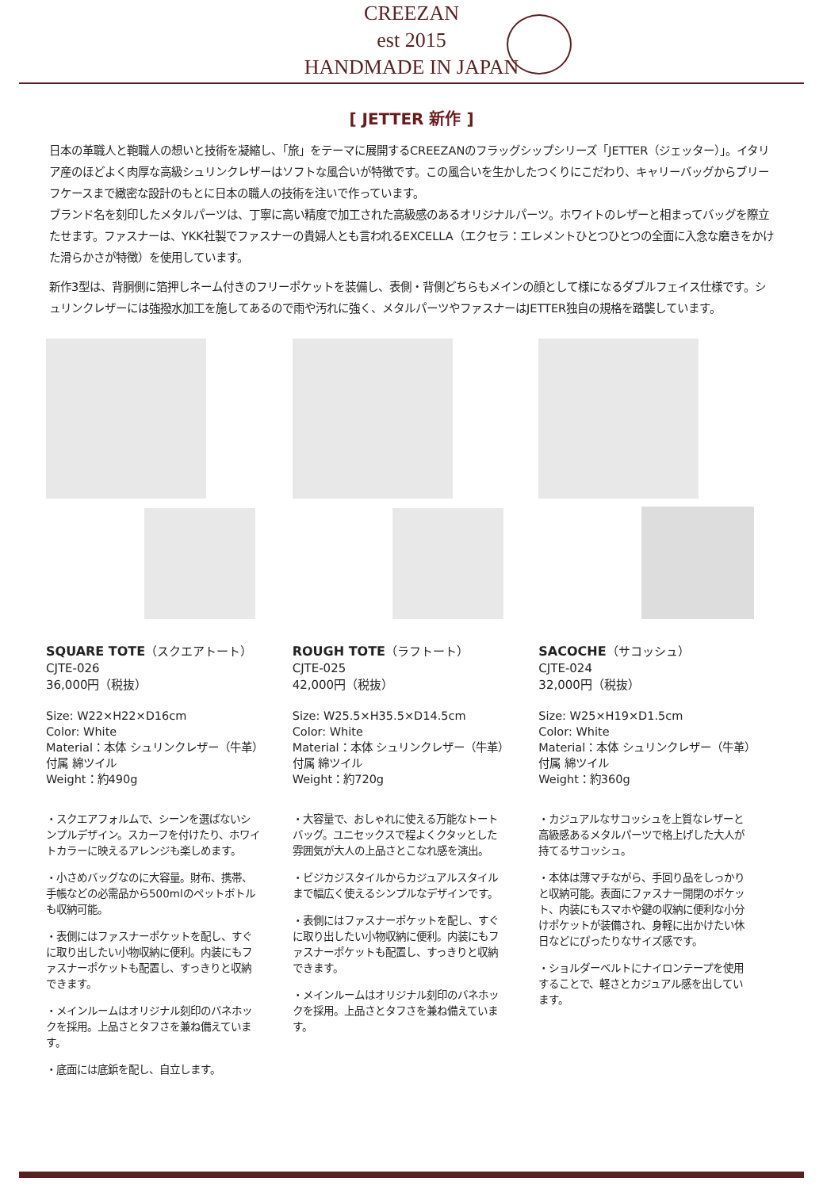CREEZAN
est 2015
HANDMADE IN JAPAN
[ JETTER 新作 ]
日本の革職人と鞄職人の想いと技術を凝縮し、「旅」をテーマに展開するCREEZANのフラッグシップシリーズ「JETTER（ジェッター）」。イタリア産のほどよく肉厚な高級シュリンクレザーはソフトな風合いが特徴です。この風合いを生かしたつくりにこだわり、キャリーバッグからブリーフケースまで緻密な設計のもとに日本の職人の技術を注いで作っています。
ブランド名を刻印したメタルパーツは、丁寧に高い精度で加工された高級感のあるオリジナルパーツ。ホワイトのレザーと相まってバッグを際立たせます。ファスナーは、YKK社製でファスナーの貴婦人とも言われるEXCELLA（エクセラ：エレメントひとつひとつの全面に入念な磨きをかけた滑らかさが特徴）を使用しています。
新作3型は、背胴側に箔押しネーム付きのフリーポケットを装備し、表側・背側どちらもメインの顔として様になるダブルフェイス仕様です。シュリンクレザーには強撥水加工を施してあるので雨や汚れに強く、メタルパーツやファスナーはJETTER独自の規格を踏襲しています。
SQUARE TOTE（スクエアトート）
CJTE-026
36,000円（税抜）
Size: W22×H22×D16cm
Color: White
Material：本体 シュリンクレザー（牛革）
付属 綿ツイル
Weight：約490g
・スクエアフォルムで、シーンを選ばないシンプルデザイン。スカーフを付けたり、ホワイトカラーに映えるアレンジも楽しめます。
・小さめバッグなのに大容量。財布、携帯、手帳などの必需品から500mlのペットボトルも収納可能。
・表側にはファスナーポケットを配し、すぐに取り出したい小物収納に便利。内装にもファスナーポケットも配置し、すっきりと収納できます。
・メインルームはオリジナル刻印のバネホックを採用。上品さとタフさを兼ね備えています。
・底面には底鋲を配し、自立します。
ROUGH TOTE（ラフトート）
CJTE-025
42,000円（税抜）
Size: W25.5×H35.5×D14.5cm
Color: White
Material：本体 シュリンクレザー（牛革）
付属 綿ツイル
Weight：約720g
・大容量で、おしゃれに使える万能なトートバッグ。ユニセックスで程よくクタッとした雰囲気が大人の上品さとこなれ感を演出。
・ビジカジスタイルからカジュアルスタイルまで幅広く使えるシンプルなデザインです。
・表側にはファスナーポケットを配し、すぐに取り出したい小物収納に便利。内装にもファスナーポケットも配置し、すっきりと収納できます。
・メインルームはオリジナル刻印のバネホックを採用。上品さとタフさを兼ね備えています。
SACOCHE（サコッシュ）
CJTE-024
32,000円（税抜）
Size: W25×H19×D1.5cm
Color: White
Material：本体 シュリンクレザー（牛革）
付属 綿ツイル
Weight：約360g
・カジュアルなサコッシュを上質なレザーと高級感あるメタルパーツで格上げした大人が持てるサコッシュ。
・本体は薄マチながら、手回り品をしっかりと収納可能。表面にファスナー開閉のポケット、内装にもスマホや鍵の収納に便利な小分けポケットが装備され、身軽に出かけたい休日などにぴったりなサイズ感です。
・ショルダーベルトにナイロンテープを使用することで、軽さとカジュアル感を出しています。